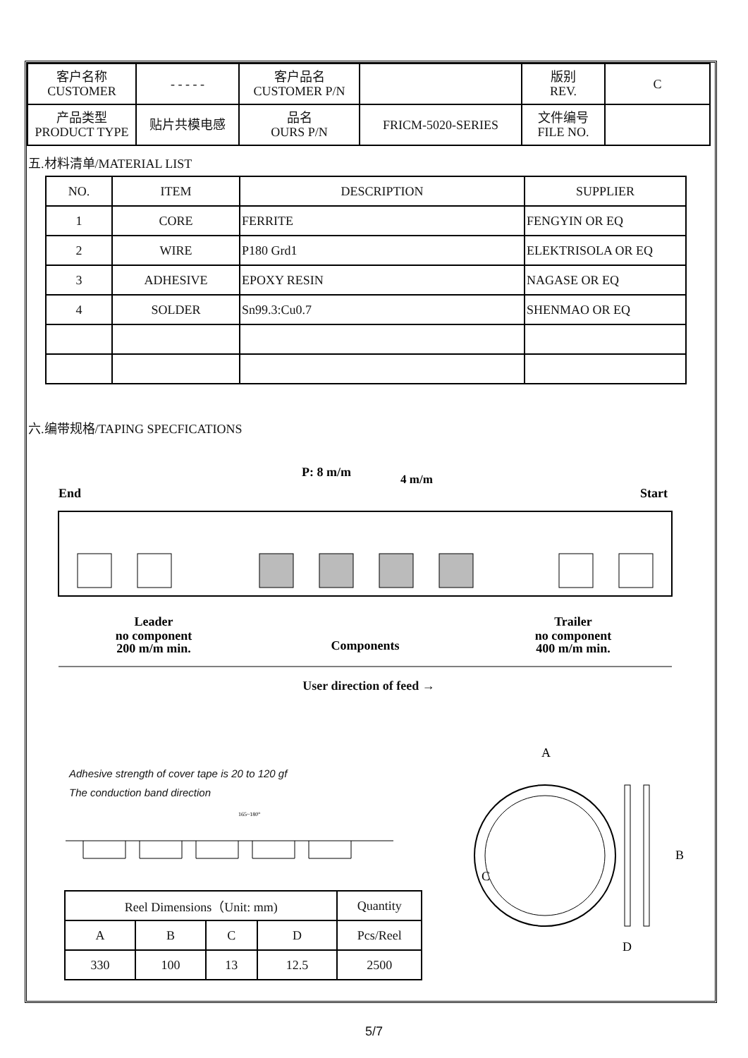| 客户名称 CUSTOMER | - - - - - | 客户品名 CUSTOMER P/N | | 版别 REV. | C |
| 产品类型 PRODUCT TYPE | 贴片共模电感 | 品名 OURS P/N | FRICM-5020-SERIES | 文件编号 FILE NO. | |
五.材料清单/MATERIAL LIST
| NO. | ITEM | DESCRIPTION | SUPPLIER |
| 1 | CORE | FERRITE | FENGYIN OR EQ |
| 2 | WIRE | P180 Grd1 | ELEKTRISOLA OR EQ |
| 3 | ADHESIVE | EPOXY RESIN | NAGASE OR EQ |
| 4 | SOLDER | Sn99.3:Cu0.7 | SHENMAO OR EQ |
六.编带规格/TAPING SPECFICATIONS
P: 8 m/m
4 m/m
End
Start
Leader
no component
200 m/m min.
Components
Trailer
no component
400 m/m min.
User direction of feed →
Adhesive strength of cover tape is 20 to 120 gf
The conduction band direction
165~180°
| Reel Dimensions（Unit: mm) | | | | Quantity |
| A | B | C | D | Pcs/Reel |
| 330 | 100 | 13 | 12.5 | 2500 |
A
C
B
D
5/7